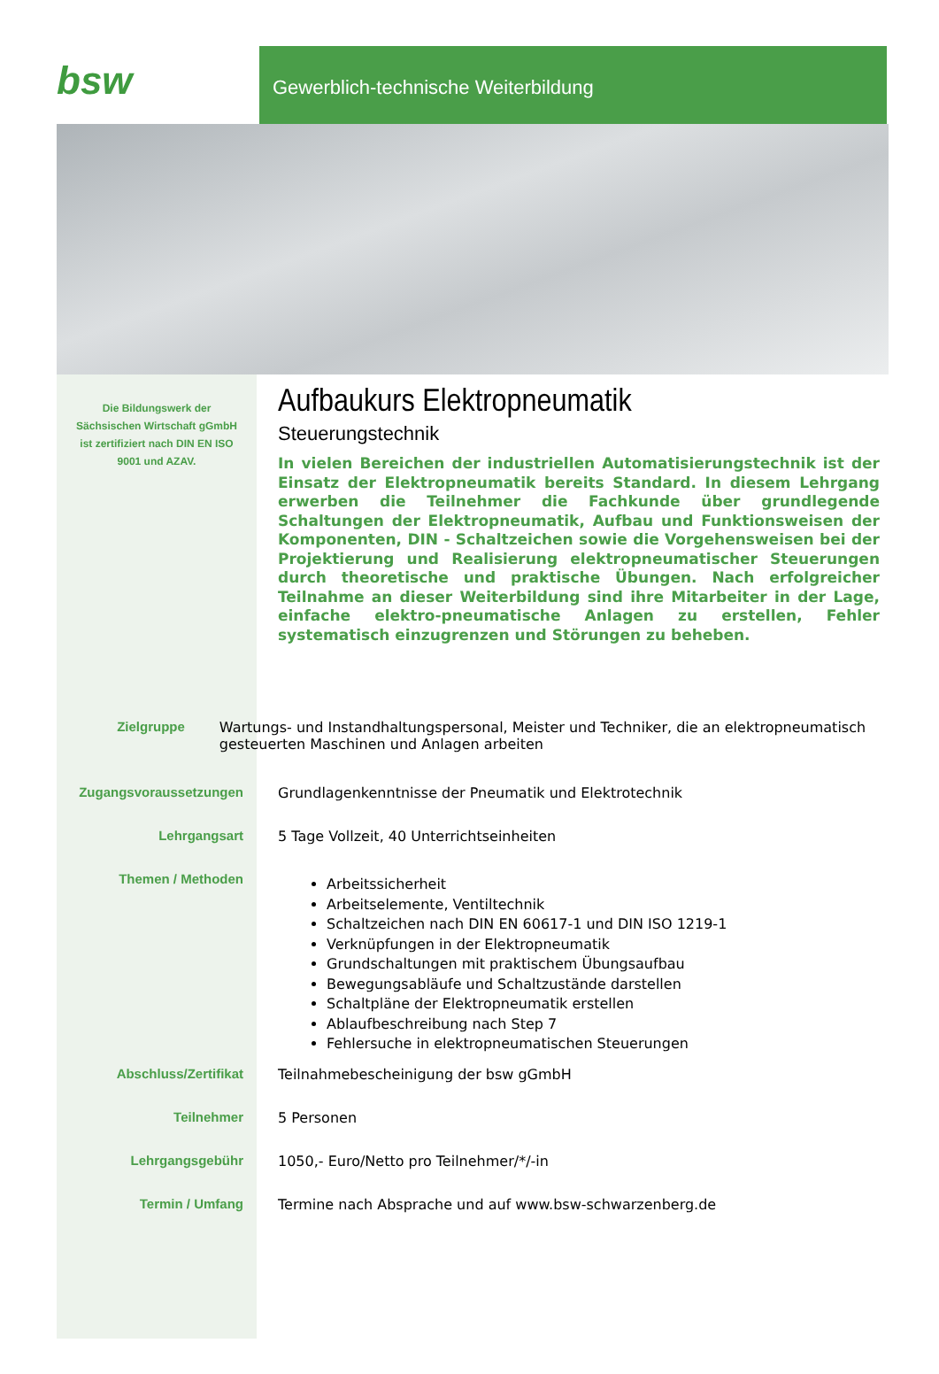bsw
Gewerblich-technische Weiterbildung
Die Bildungswerk der Sächsischen Wirtschaft gGmbH ist zertifiziert nach DIN EN ISO 9001 und AZAV.
Aufbaukurs Elektropneumatik
Steuerungstechnik
In vielen Bereichen der industriellen Automatisierungstechnik ist der Einsatz der Elektropneumatik bereits Standard. In diesem Lehrgang erwerben die Teilnehmer die Fachkunde über grundlegende Schaltungen der Elektropneumatik, Aufbau und Funktionsweisen der Komponenten, DIN - Schaltzeichen sowie die Vorgehensweisen bei der Projektierung und Realisierung elektropneumatischer Steuerungen durch theoretische und praktische Übungen. Nach erfolgreicher Teilnahme an dieser Weiterbildung sind ihre Mitarbeiter in der Lage, einfache elektro-pneumatische Anlagen zu erstellen, Fehler systematisch einzugrenzen und Störungen zu beheben.
Zielgruppe Wartungs- und Instandhaltungspersonal, Meister und Techniker, die an elektropneumatisch gesteuerten Maschinen und Anlagen arbeiten
Zugangsvoraussetzungen Grundlagenkenntnisse der Pneumatik und Elektrotechnik
Lehrgangsart 5 Tage Vollzeit, 40 Unterrichtseinheiten
Themen / Methoden
Arbeitssicherheit
Arbeitselemente, Ventiltechnik
Schaltzeichen nach DIN EN 60617-1 und DIN ISO 1219-1
Verknüpfungen in der Elektropneumatik
Grundschaltungen mit praktischem Übungsaufbau
Bewegungsabläufe und Schaltzustände darstellen
Schaltpläne der Elektropneumatik erstellen
Ablaufbeschreibung nach Step 7
Fehlersuche in elektropneumatischen Steuerungen
Abschluss/Zertifikat Teilnahmebescheinigung der bsw gGmbH
Teilnehmer 5 Personen
Lehrgangsgebühr 1050,- Euro/Netto pro Teilnehmer/*/-in
Termin / Umfang Termine nach Absprache und auf www.bsw-schwarzenberg.de